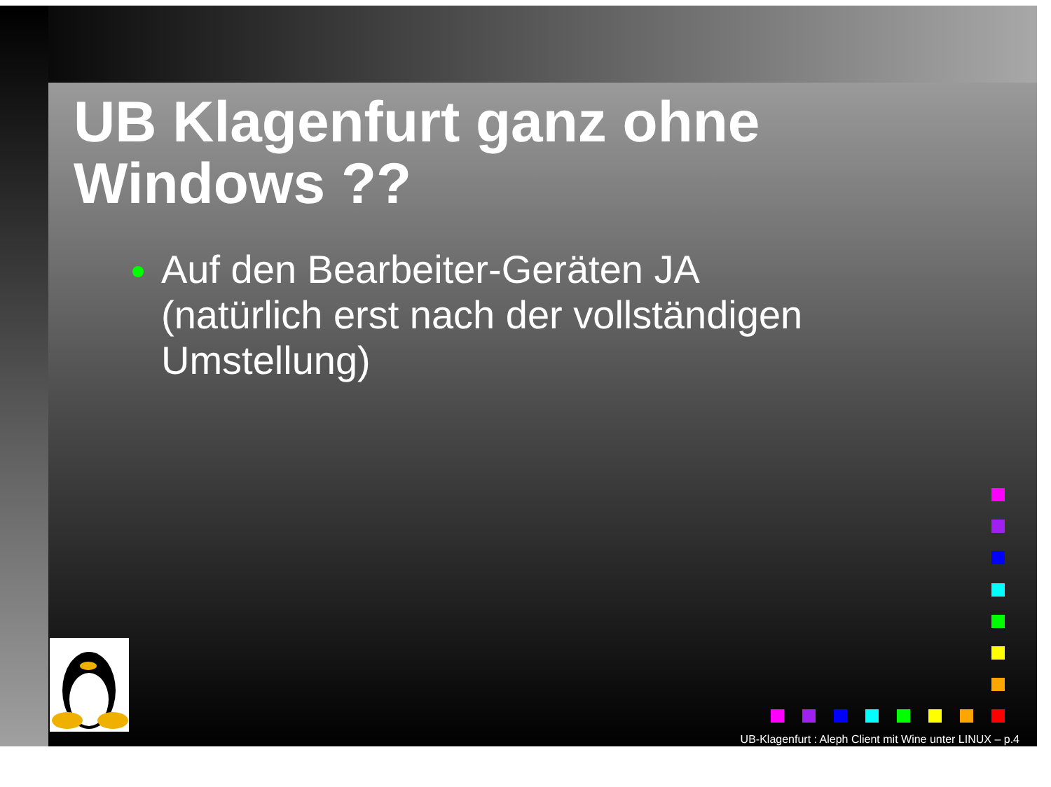UB Klagenfurt ganz ohne
Windows ??
Auf den Bearbeiter-Geräten JA
(natürlich erst nach der vollständigen
Umstellung)
UB-Klagenfurt : Aleph Client mit Wine unter LINUX – p.4